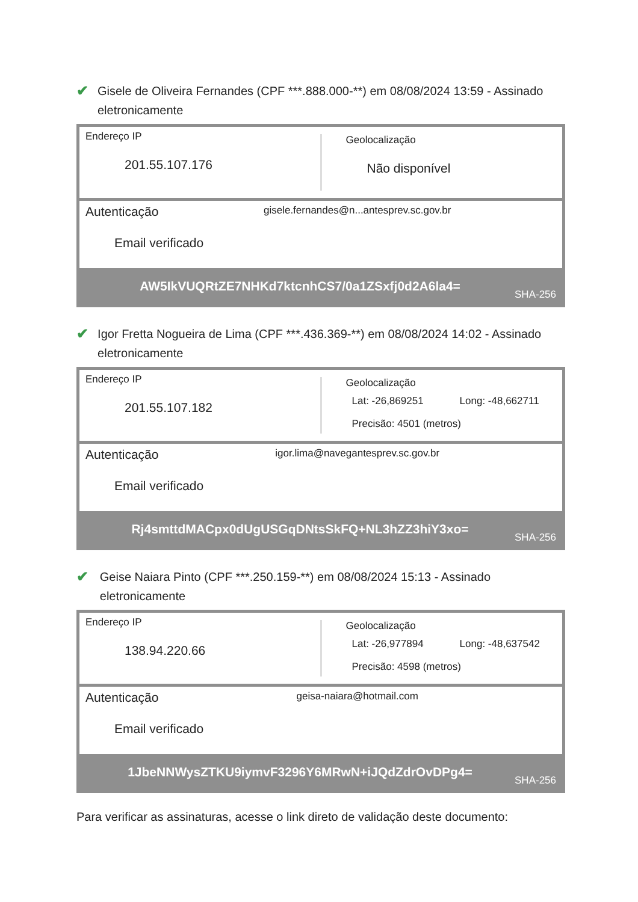✔
Gisele de Oliveira Fernandes (CPF ***.888.000-**) em 08/08/2024 13:59 - Assinado eletronicamente
Endereço IP
201.55.107.176
Geolocalização
Não disponível
Autenticação gisele.fernandes@n...antesprev.sc.gov.br
Email verificado
AW5IkVUQRtZE7NHKd7ktcnhCS7/0a1ZSxfj0d2A6la4= SHA-256
✔
Igor Fretta Nogueira de Lima (CPF ***.436.369-**) em 08/08/2024 14:02 - Assinado eletronicamente
Endereço IP
201.55.107.182
Geolocalização
Lat: -26,869251 Long: -48,662711
Precisão: 4501 (metros)
Autenticação igor.lima@navegantesprev.sc.gov.br
Email verificado
Rj4smttdMACpx0dUgUSGqDNtsSkFQ+NL3hZZ3hiY3xo= SHA-256
✔
Geise Naiara Pinto (CPF ***.250.159-**) em 08/08/2024 15:13 - Assinado eletronicamente
Endereço IP
138.94.220.66
Geolocalização
Lat: -26,977894 Long: -48,637542
Precisão: 4598 (metros)
Autenticação geisa-naiara@hotmail.com
Email verificado
1JbeNNWysZTKU9iymvF3296Y6MRwN+iJQdZdrOvDPg4= SHA-256
Para verificar as assinaturas, acesse o link direto de validação deste documento: